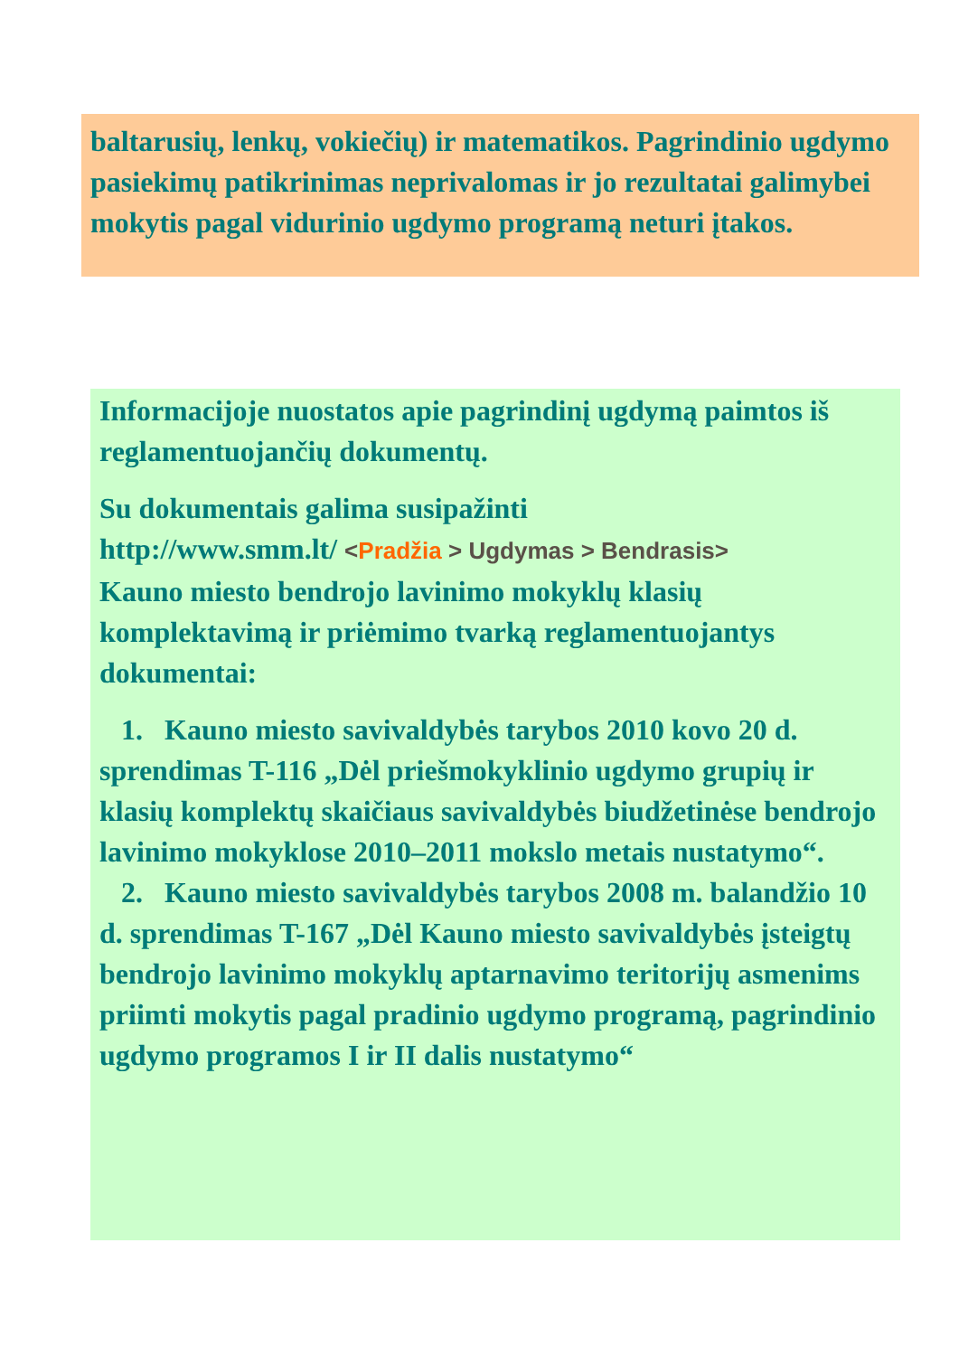baltarusių, lenkų, vokiečių) ir matematikos. Pagrindinio ugdymo pasiekimų patikrinimas neprivalomas ir jo rezultatai galimybei mokytis pagal vidurinio ugdymo programą neturi įtakos.
Informacijoje nuostatos apie pagrindinį ugdymą paimtos iš reglamentuojančių dokumentų.
Su dokumentais galima susipažinti
http://www.smm.lt/ <Pradžia > Ugdymas > Bendrasis>
Kauno miesto bendrojo lavinimo mokyklų klasių komplektavimą ir priėmimo tvarką reglamentuojantys dokumentai:
1. Kauno miesto savivaldybės tarybos 2010 kovo 20 d. sprendimas T-116 „Dėl priešmokyklinio ugdymo grupių ir klasių komplektų skaičiaus savivaldybės biudžetinėse bendrojo lavinimo mokyklose 2010–2011 mokslo metais nustatymo“.
2. Kauno miesto savivaldybės tarybos 2008 m. balandžio 10 d. sprendimas T-167 „Dėl Kauno miesto savivaldybės įsteigtų bendrojo lavinimo mokyklų aptarnavimo teritorijų asmenims priimti mokytis pagal pradinio ugdymo programą, pagrindinio ugdymo programos I ir II dalis nustatymo“